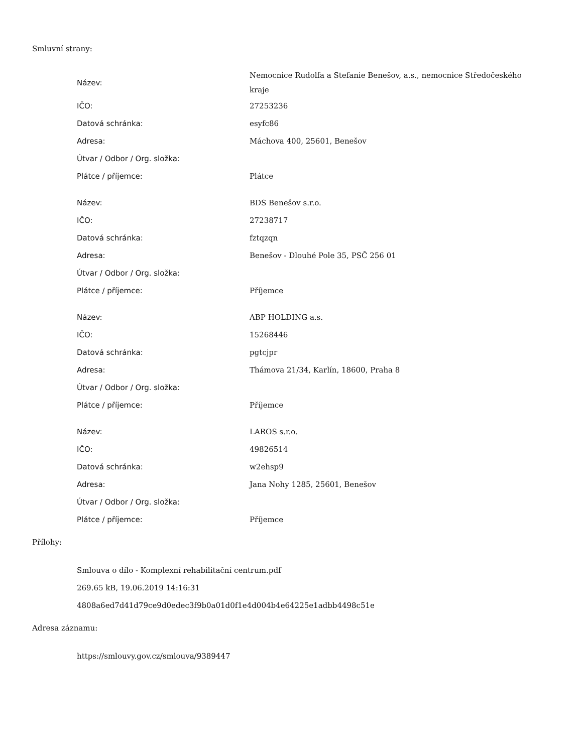Smluvní strany:
| Název: | Nemocnice Rudolfa a Stefanie Benešov, a.s., nemocnice Středočeského kraje |
| IČO: | 27253236 |
| Datová schránka: | esyfc86 |
| Adresa: | Máchova 400, 25601, Benešov |
| Útvar / Odbor / Org. složka: | |
| Plátce / příjemce: | Plátce |
| Název: | BDS Benešov s.r.o. |
| IČO: | 27238717 |
| Datová schránka: | fztqzqn |
| Adresa: | Benešov - Dlouhé Pole 35, PSČ 256 01 |
| Útvar / Odbor / Org. složka: | |
| Plátce / příjemce: | Příjemce |
| Název: | ABP HOLDING a.s. |
| IČO: | 15268446 |
| Datová schránka: | pgtcjpr |
| Adresa: | Thámova 21/34, Karlín, 18600, Praha 8 |
| Útvar / Odbor / Org. složka: | |
| Plátce / příjemce: | Příjemce |
| Název: | LAROS s.r.o. |
| IČO: | 49826514 |
| Datová schránka: | w2ehsp9 |
| Adresa: | Jana Nohy 1285, 25601, Benešov |
| Útvar / Odbor / Org. složka: | |
| Plátce / příjemce: | Příjemce |
Přílohy:
Smlouva o dílo - Komplexní rehabilitační centrum.pdf
269.65 kB, 19.06.2019 14:16:31
4808a6ed7d41d79ce9d0edec3f9b0a01d0f1e4d004b4e64225e1adbb4498c51e
Adresa záznamu:
https://smlouvy.gov.cz/smlouva/9389447